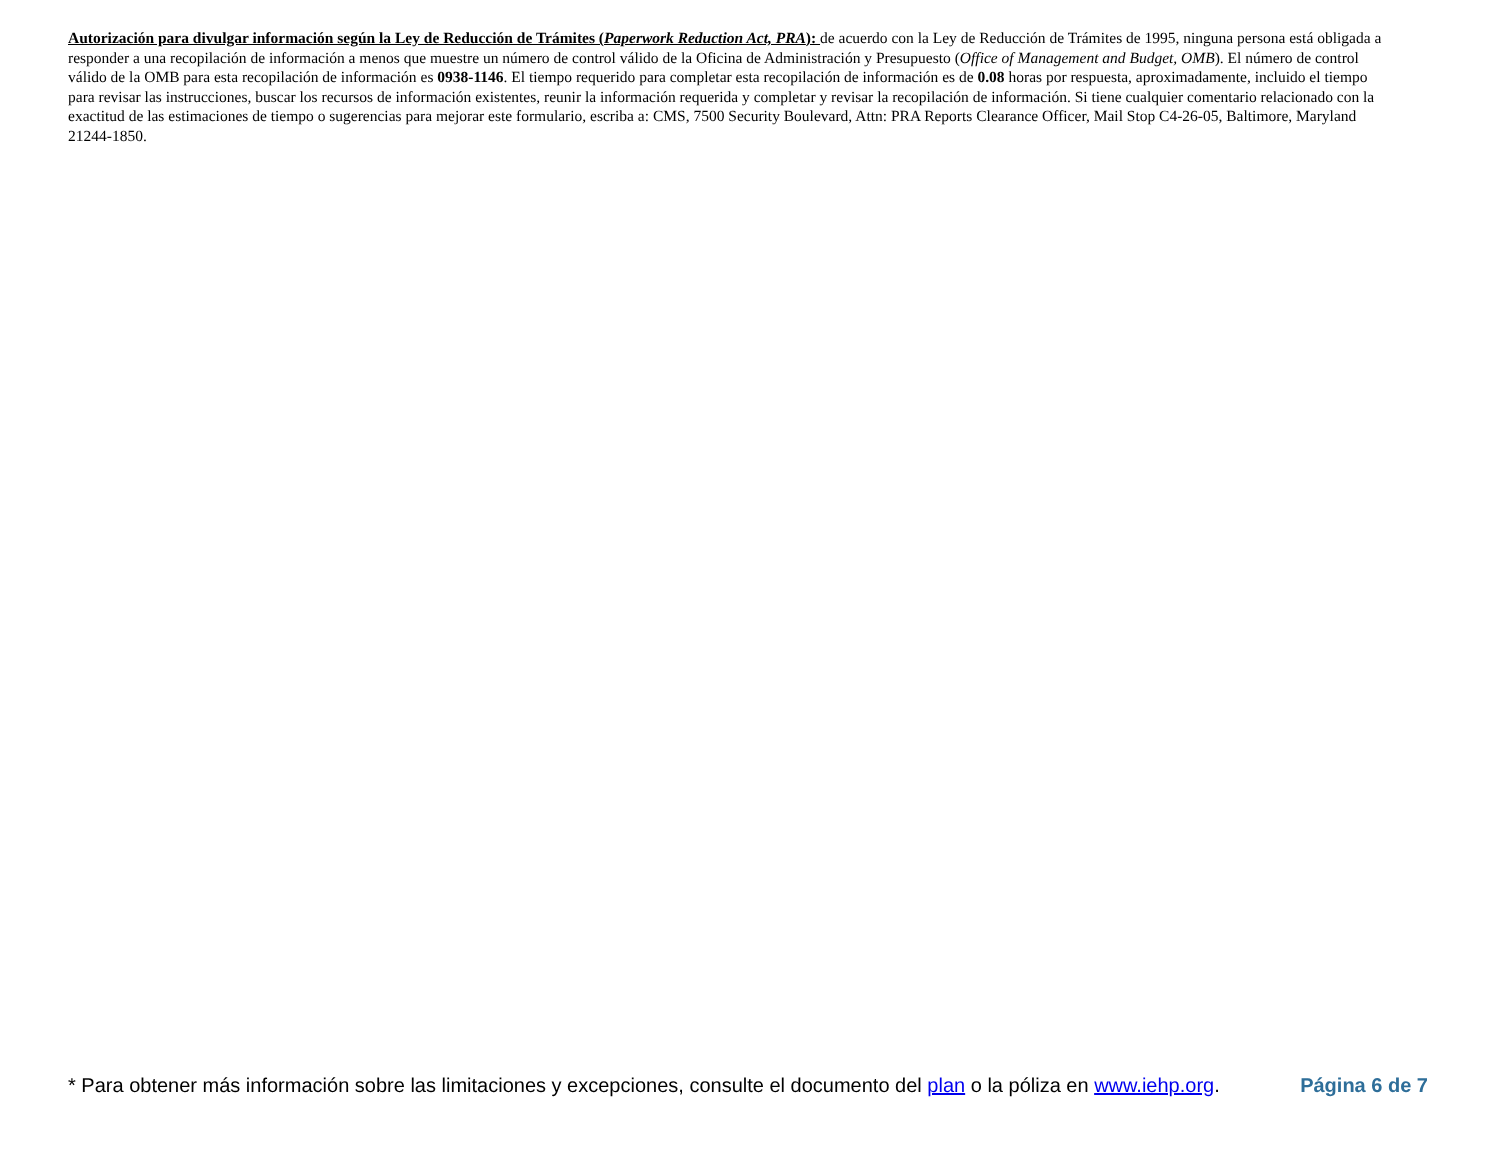Autorización para divulgar información según la Ley de Reducción de Trámites (Paperwork Reduction Act, PRA): de acuerdo con la Ley de Reducción de Trámites de 1995, ninguna persona está obligada a responder a una recopilación de información a menos que muestre un número de control válido de la Oficina de Administración y Presupuesto (Office of Management and Budget, OMB). El número de control válido de la OMB para esta recopilación de información es 0938-1146. El tiempo requerido para completar esta recopilación de información es de 0.08 horas por respuesta, aproximadamente, incluido el tiempo para revisar las instrucciones, buscar los recursos de información existentes, reunir la información requerida y completar y revisar la recopilación de información. Si tiene cualquier comentario relacionado con la exactitud de las estimaciones de tiempo o sugerencias para mejorar este formulario, escriba a: CMS, 7500 Security Boulevard, Attn: PRA Reports Clearance Officer, Mail Stop C4-26-05, Baltimore, Maryland 21244-1850.
* Para obtener más información sobre las limitaciones y excepciones, consulte el documento del plan o la póliza en www.iehp.org. Página 6 de 7